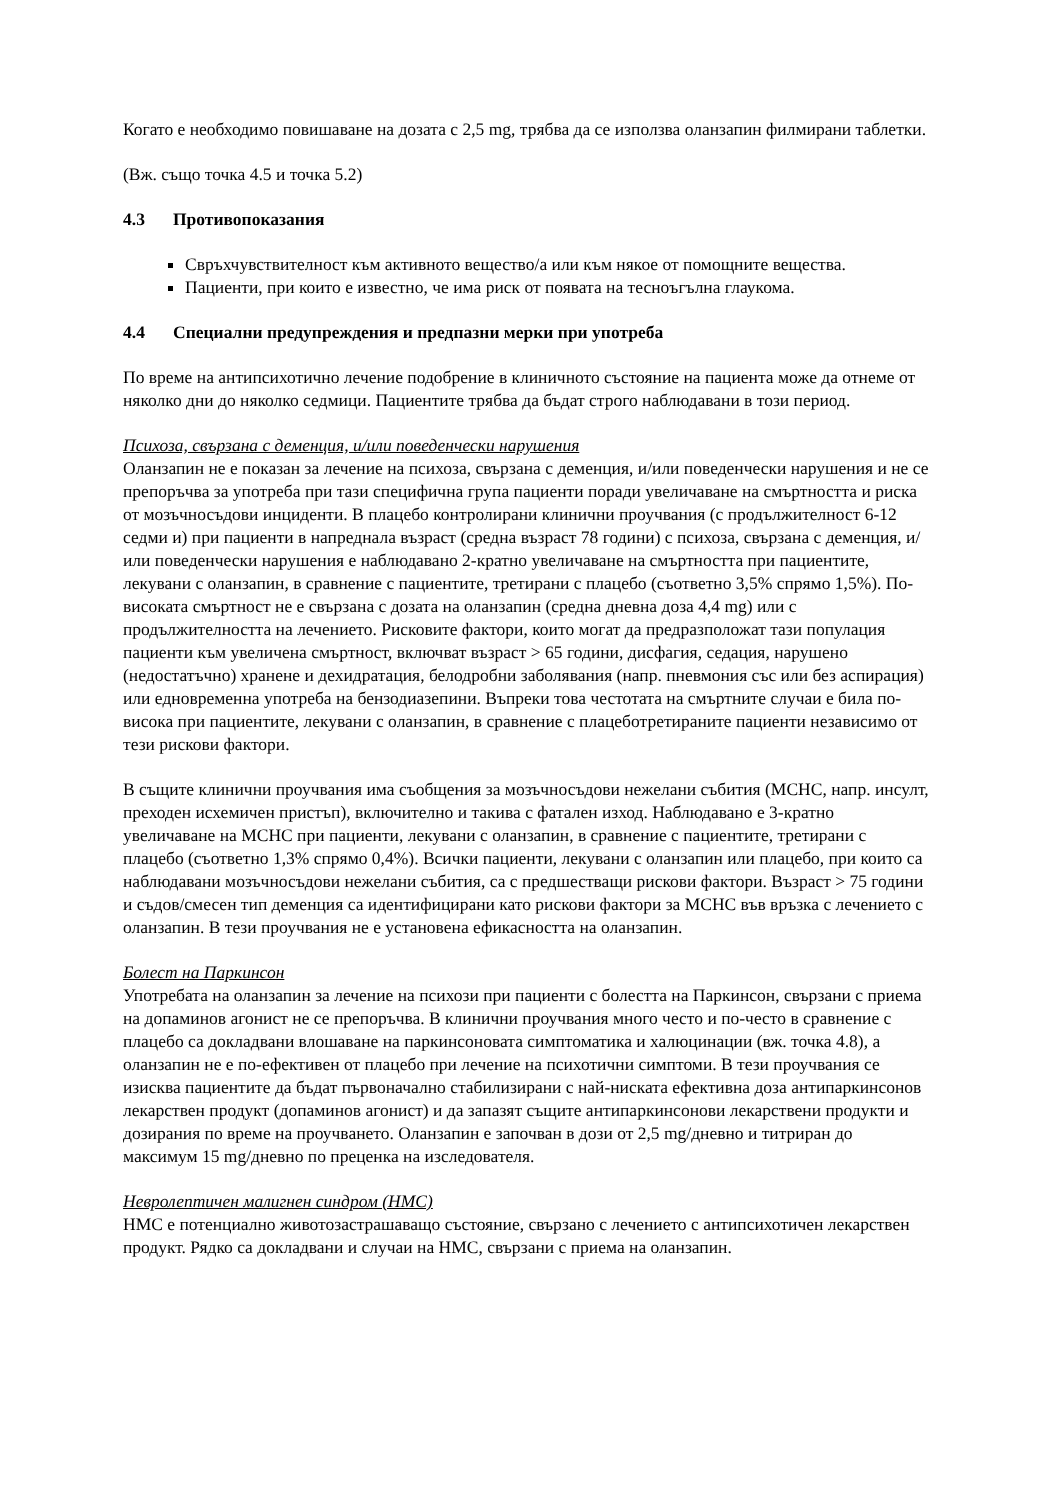Когато е необходимо повишаване на дозата с 2,5 mg, трябва да се използва оланзапин филмирани таблетки.
(Вж. също точка 4.5 и точка 5.2)
4.3 Противопоказания
Свръхчувствителност към активното вещество/а или към някое от помощните вещества.
Пациенти, при които е известно, че има риск от появата на тесноъгълна глаукома.
4.4 Специални предупреждения и предпазни мерки при употреба
По време на антипсихотично лечение подобрение в клиничното състояние на пациента може да отнеме от няколко дни до няколко седмици. Пациентите трябва да бъдат строго наблюдавани в този период.
Психоза, свързана с деменция, и/или поведенчески нарушения
Оланзапин не е показан за лечение на психоза, свързана с деменция, и/или поведенчески нарушения и не се препоръчва за употреба при тази специфична група пациенти поради увеличаване на смъртността и риска от мозъчносъдови инциденти. В плацебо контролирани клинични проучвания (с продължителност 6-12 седми и) при пациенти в напреднала възраст (средна възраст 78 години) с психоза, свързана с деменция, и/или поведенчески нарушения е наблюдавано 2-кратно увеличаване на смъртността при пациентите, лекувани с оланзапин, в сравнение с пациентите, третирани с плацебо (съответно 3,5% спрямо 1,5%). По-високата смъртност не е свързана с дозата на оланзапин (средна дневна доза 4,4 mg) или с продължителността на лечението. Рисковите фактори, които могат да предразположат тази популация пациенти към увеличена смъртност, включват възраст > 65 години, дисфагия, седация, нарушено (недостатъчно) хранене и дехидратация, белодробни заболявания (напр. пневмония със или без аспирация) или едновременна употреба на бензодиазепини. Въпреки това честотата на смъртните случаи е била по-висока при пациентите, лекувани с оланзапин, в сравнение с плацеботретираните пациенти независимо от тези рискови фактори.
В същите клинични проучвания има съобщения за мозъчносъдови нежелани събития (МСНС, напр. инсулт, преходен исхемичен пристъп), включително и такива с фатален изход. Наблюдавано е 3-кратно увеличаване на МСНС при пациенти, лекувани с оланзапин, в сравнение с пациентите, третирани с плацебо (съответно 1,3% спрямо 0,4%). Всички пациенти, лекувани с оланзапин или плацебо, при които са наблюдавани мозъчносъдови нежелани събития, са с предшестващи рискови фактори. Възраст > 75 години и съдов/смесен тип деменция са идентифицирани като рискови фактори за МСНС във връзка с лечението с оланзапин. В тези проучвания не е установена ефикасността на оланзапин.
Болест на Паркинсон
Употребата на оланзапин за лечение на психози при пациенти с болестта на Паркинсон, свързани с приема на допаминов агонист не се препоръчва. В клинични проучвания много често и по-често в сравнение с плацебо са докладвани влошаване на паркинсоновата симптоматика и халюцинации (вж. точка 4.8), а оланзапин не е по-ефективен от плацебо при лечение на психотични симптоми. В тези проучвания се изисква пациентите да бъдат първоначално стабилизирани с най-ниската ефективна доза антипаркинсонов лекарствен продукт (допаминов агонист) и да запазят същите антипаркинсонови лекарствени продукти и дозирания по време на проучването. Оланзапин е започван в дози от 2,5 mg/дневно и титриран до максимум 15 mg/дневно по преценка на изследователя.
Невролептичен малигнен синдром (НМС)
НМС е потенциално животозастрашаващо състояние, свързано с лечението с антипсихотичен лекарствен продукт. Рядко са докладвани и случаи на НМС, свързани с приема на оланзапин.